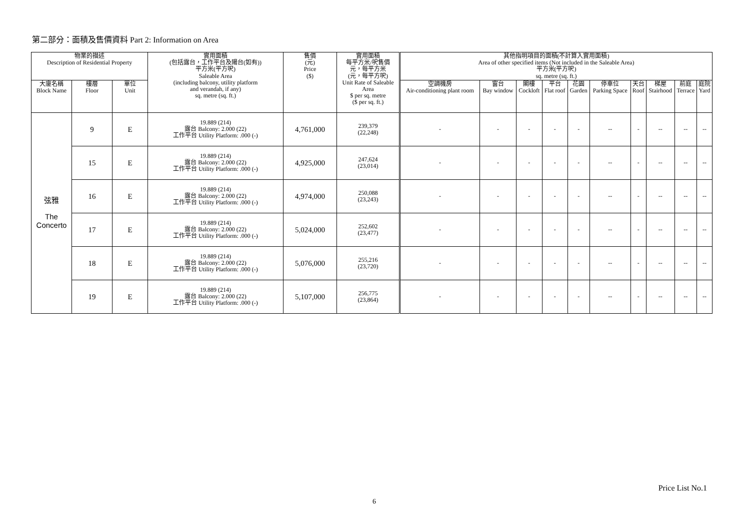第二部分：面積及售價資料 Part 2: Information on Area
| 物業的描述 Description of Residential Property | | | 實用面積 (包括露台，工作平台及陽台(如有)) 平方米(平方呎) Saleable Area (including balcony, utility platform and verandah, if any) sq. metre (sq. ft.) | 售價 (元) Price ($) | 實用面積 每平方米/呎售價 元，每平方米 (元，每平方呎) Unit Rate of Saleable Area $ per sq. metre ($ per sq. ft.) | 其他指明項目的面積(不計算入實用面積) Area of other specified items (Not included in the Saleable Area) 平方米(平方呎) sq. metre (sq. ft.) | | | | | | | | | |
| --- | --- | --- | --- | --- | --- | --- | --- | --- | --- | --- | --- | --- | --- | --- | --- |
| 大廈名稱 Block Name | 樓層 Floor | 單位 Unit | | | | 空調機房 Air-conditioning plant room | 窗台 Bay window | 閣樓 Cockloft | 平台 Flat roof | 花園 Garden | 停車位 Parking Space | 天台 Roof | 梯屋 Stairhood | 前庭 Terrace | 庭院 Yard |
| 弦雅 The Concerto | 9 | E | 19.889 (214) 露台 Balcony: 2.000 (22) 工作平台 Utility Platform: .000 (-) | 4,761,000 | 239,379 (22,248) | - | - | - | - | - | -- | - | -- | -- | -- |
| | 15 | E | 19.889 (214) 露台 Balcony: 2.000 (22) 工作平台 Utility Platform: .000 (-) | 4,925,000 | 247,624 (23,014) | - | - | - | - | - | -- | - | -- | -- | -- |
| | 16 | E | 19.889 (214) 露台 Balcony: 2.000 (22) 工作平台 Utility Platform: .000 (-) | 4,974,000 | 250,088 (23,243) | - | - | - | - | - | -- | - | -- | -- | -- |
| | 17 | E | 19.889 (214) 露台 Balcony: 2.000 (22) 工作平台 Utility Platform: .000 (-) | 5,024,000 | 252,602 (23,477) | - | - | - | - | - | -- | - | -- | -- | -- |
| | 18 | E | 19.889 (214) 露台 Balcony: 2.000 (22) 工作平台 Utility Platform: .000 (-) | 5,076,000 | 255,216 (23,720) | - | - | - | - | - | -- | - | -- | -- | -- |
| | 19 | E | 19.889 (214) 露台 Balcony: 2.000 (22) 工作平台 Utility Platform: .000 (-) | 5,107,000 | 256,775 (23,864) | - | - | - | - | - | -- | - | -- | -- | -- |
Price List No.1
6